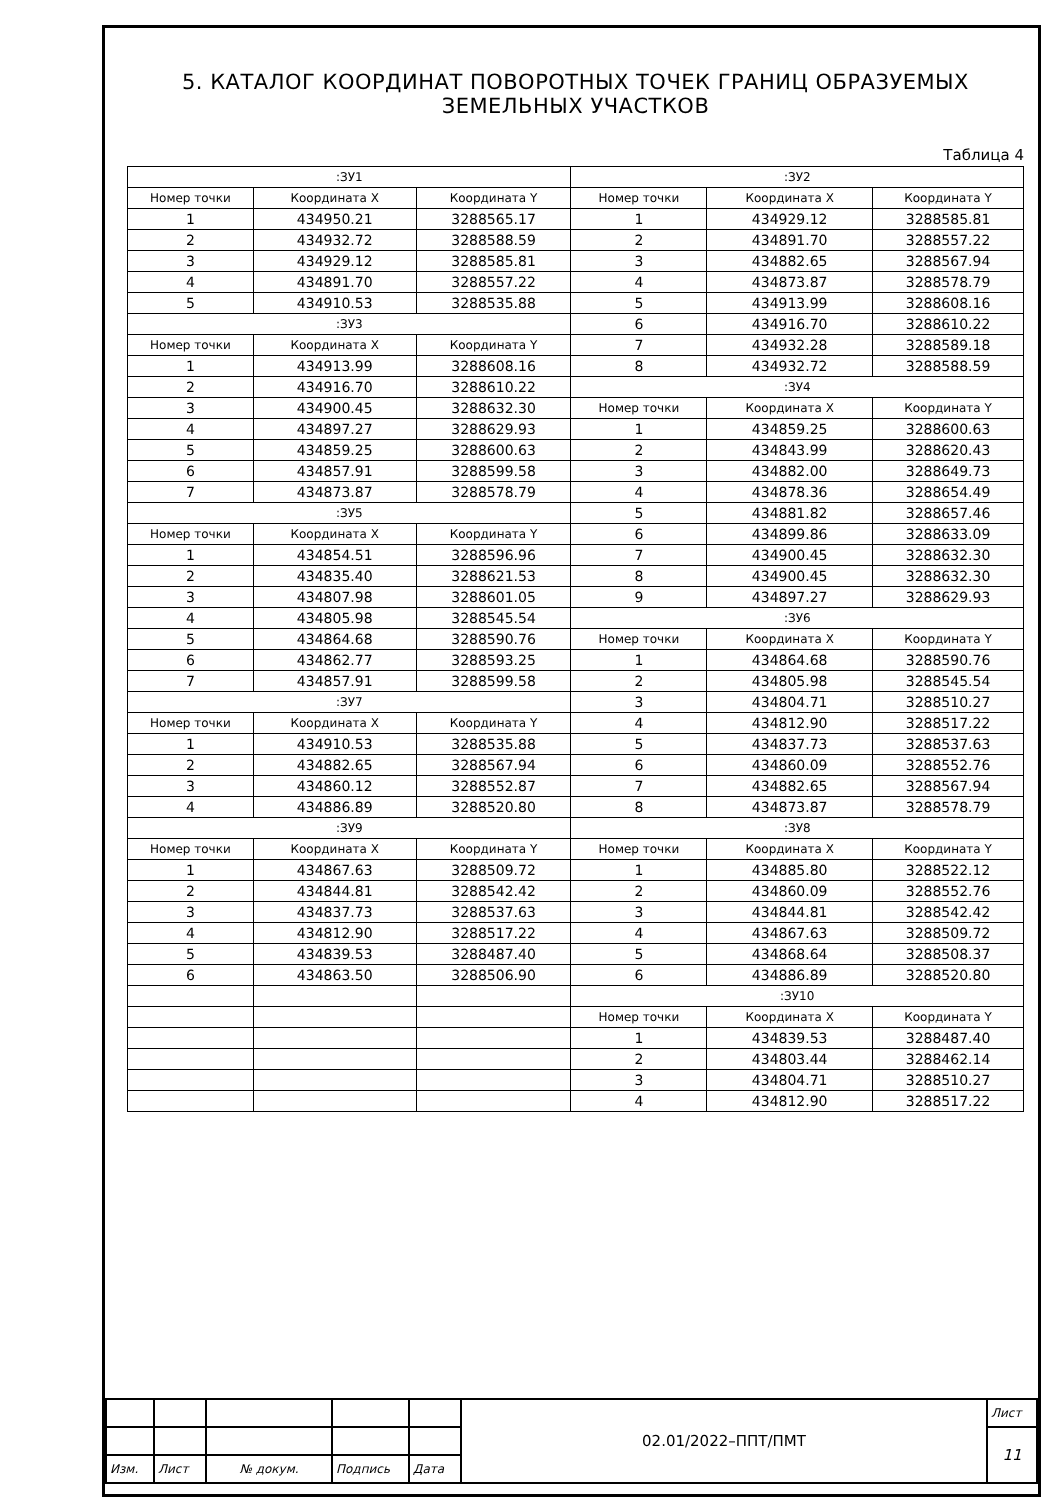5. КАТАЛОГ КООРДИНАТ ПОВОРОТНЫХ ТОЧЕК ГРАНИЦ ОБРАЗУЕМЫХ ЗЕМЕЛЬНЫХ УЧАСТКОВ
Таблица 4
| :ЗУ1 | | | :ЗУ2 | | |
| --- | --- | --- | --- | --- | --- |
| Номер точки | Координата X | Координата Y | Номер точки | Координата X | Координата Y |
| 1 | 434950.21 | 3288565.17 | 1 | 434929.12 | 3288585.81 |
| 2 | 434932.72 | 3288588.59 | 2 | 434891.70 | 3288557.22 |
| 3 | 434929.12 | 3288585.81 | 3 | 434882.65 | 3288567.94 |
| 4 | 434891.70 | 3288557.22 | 4 | 434873.87 | 3288578.79 |
| 5 | 434910.53 | 3288535.88 | 5 | 434913.99 | 3288608.16 |
| :ЗУ3 | | | 6 | 434916.70 | 3288610.22 |
| Номер точки | Координата X | Координата Y | 7 | 434932.28 | 3288589.18 |
| 1 | 434913.99 | 3288608.16 | 8 | 434932.72 | 3288588.59 |
| 2 | 434916.70 | 3288610.22 | :ЗУ4 | | |
| 3 | 434900.45 | 3288632.30 | Номер точки | Координата X | Координата Y |
| 4 | 434897.27 | 3288629.93 | 1 | 434859.25 | 3288600.63 |
| 5 | 434859.25 | 3288600.63 | 2 | 434843.99 | 3288620.43 |
| 6 | 434857.91 | 3288599.58 | 3 | 434882.00 | 3288649.73 |
| 7 | 434873.87 | 3288578.79 | 4 | 434878.36 | 3288654.49 |
| :ЗУ5 | | | 5 | 434881.82 | 3288657.46 |
| Номер точки | Координата X | Координата Y | 6 | 434899.86 | 3288633.09 |
| 1 | 434854.51 | 3288596.96 | 7 | 434900.45 | 3288632.30 |
| 2 | 434835.40 | 3288621.53 | 8 | 434900.45 | 3288632.30 |
| 3 | 434807.98 | 3288601.05 | 9 | 434897.27 | 3288629.93 |
| 4 | 434805.98 | 3288545.54 | :ЗУ6 | | |
| 5 | 434864.68 | 3288590.76 | Номер точки | Координата X | Координата Y |
| 6 | 434862.77 | 3288593.25 | 1 | 434864.68 | 3288590.76 |
| 7 | 434857.91 | 3288599.58 | 2 | 434805.98 | 3288545.54 |
| :ЗУ7 | | | 3 | 434804.71 | 3288510.27 |
| Номер точки | Координата X | Координата Y | 4 | 434812.90 | 3288517.22 |
| 1 | 434910.53 | 3288535.88 | 5 | 434837.73 | 3288537.63 |
| 2 | 434882.65 | 3288567.94 | 6 | 434860.09 | 3288552.76 |
| 3 | 434860.12 | 3288552.87 | 7 | 434882.65 | 3288567.94 |
| 4 | 434886.89 | 3288520.80 | 8 | 434873.87 | 3288578.79 |
| :ЗУ9 | | | :ЗУ8 | | |
| Номер точки | Координата X | Координата Y | Номер точки | Координата X | Координата Y |
| 1 | 434867.63 | 3288509.72 | 1 | 434885.80 | 3288522.12 |
| 2 | 434844.81 | 3288542.42 | 2 | 434860.09 | 3288552.76 |
| 3 | 434837.73 | 3288537.63 | 3 | 434844.81 | 3288542.42 |
| 4 | 434812.90 | 3288517.22 | 4 | 434867.63 | 3288509.72 |
| 5 | 434839.53 | 3288487.40 | 5 | 434868.64 | 3288508.37 |
| 6 | 434863.50 | 3288506.90 | 6 | 434886.89 | 3288520.80 |
| | | | :ЗУ10 | | |
| | | | Номер точки | Координата X | Координата Y |
| | | | 1 | 434839.53 | 3288487.40 |
| | | | 2 | 434803.44 | 3288462.14 |
| | | | 3 | 434804.71 | 3288510.27 |
| | | | 4 | 434812.90 | 3288517.22 |
| | | | | | 02.01/2022–ППТ/ПМТ | Лист |
| | | | | | | 11 |
| Изм. | Лист | № докум. | Подпись | Дата | | |